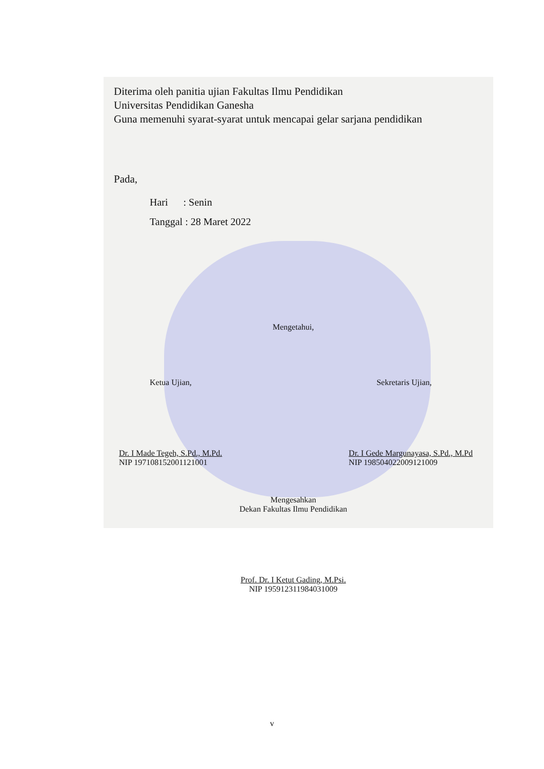Diterima oleh panitia ujian Fakultas Ilmu Pendidikan
Universitas Pendidikan Ganesha
Guna memenuhi syarat-syarat untuk mencapai gelar sarjana pendidikan
Pada,
Hari : Senin
Tanggal : 28 Maret 2022
Mengetahui,
Ketua Ujian, Sekretaris Ujian,
Dr. I Made Tegeh, S.Pd., M.Pd.
NIP 197108152001121001 Dr. I Gede Margunayasa, S.Pd., M.Pd
NIP 198504022009121009
Mengesahkan
Dekan Fakultas Ilmu Pendidikan
Prof. Dr. I Ketut Gading, M.Psi.
NIP 195912311984031009
v